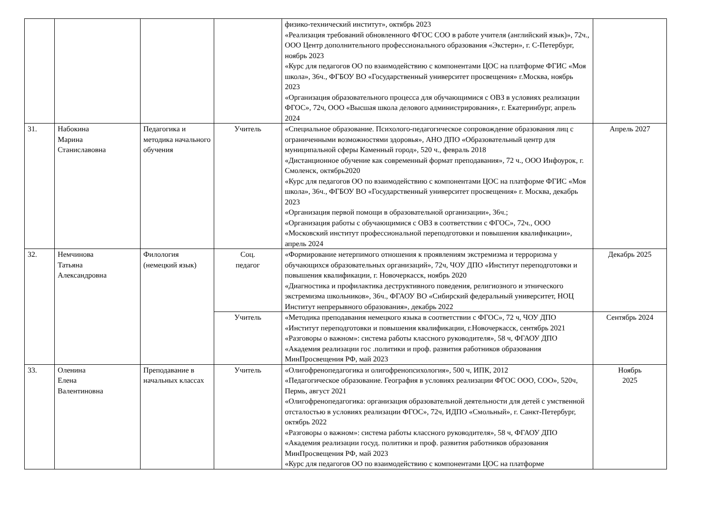| | | | | физико-технический институт», октябрь 2023 «Реализация требований обновленного ФГОС СОО в работе учителя (английский язык)», 72ч., ООО Центр дополнительного профессионального образования «Экстерн», г. С-Петербург, ноябрь 2023 «Курс для педагогов ОО по взаимодействию с компонентами ЦОС на платформе ФГИС «Моя школа», 36ч., ФГБОУ ВО «Государственный университет просвещения» г.Москва, ноябрь 2023 «Организация образовательного процесса для обучающимися с ОВЗ в условиях реализации ФГОС», 72ч, ООО «Высшая школа делового администрирования», г. Екатеринбург, апрель 2024 | |
| 31. | Набокина Марина Станиславовна | Педагогика и методика начального обучения | Учитель | «Специальное образование. Психолого-педагогическое сопровождение образования лиц с ограниченными возможностями здоровья», АНО ДПО «Образовательный центр для муниципальной сферы Каменный город», 520 ч., февраль 2018 «Дистанционное обучение как современный формат преподавания», 72 ч., ООО Инфоурок, г. Смоленск, октябрь2020 «Курс для педагогов ОО по взаимодействию с компонентами ЦОС на платформе ФГИС «Моя школа», 36ч., ФГБОУ ВО «Государственный университет просвещения» г. Москва, декабрь 2023 «Организация первой помощи в образовательной организации», 36ч.; «Организация работы с обучающимися с ОВЗ в соответствии с ФГОС», 72ч., ООО «Московский институт профессиональной переподготовки и повышения квалификации», апрель 2024 | Апрель 2027 |
| 32. | Немчинова Татьяна Александровна | Филология (немецкий язык) | Соц. педагог | «Формирование нетерпимого отношения к проявлениям экстремизма и терроризма у обучающихся образовательных организаций», 72ч, ЧОУ ДПО «Институт переподготовки и повышения квалификации, г. Новочеркасск, ноябрь 2020 «Диагностика и профилактика деструктивного поведения, религиозного и этнического экстремизма школьников», 36ч., ФГАОУ ВО «Сибирский федеральный университет, НОЦ Институт непрерывного образования», декабрь 2022 | Декабрь 2025 |
| | | | Учитель | «Методика преподавания немецкого языка в соответствии с ФГОС», 72 ч, ЧОУ ДПО «Институт переподготовки и повышения квалификации, г.Новочеркасск, сентябрь 2021 «Разговоры о важном»: система работы классного руководителя», 58 ч, ФГАОУ ДПО «Академия реализации гос .политики и проф. развития работников образования МинПросвещения РФ, май 2023 | Сентябрь 2024 |
| 33. | Оленина Елена Валентиновна | Преподавание в начальных классах | Учитель | «Олигофренопедагогика и олигофренопсихология», 500 ч, ИПК, 2012 «Педагогическое образование. География в условиях реализации ФГОС ООО, СОО», 520ч, Пермь, август 2021 «Олигофренопедагогика: организация образовательной деятельности для детей с умственной отсталостью в условиях реализации ФГОС», 72ч, ИДПО «Смольный», г. Санкт-Петербург, октябрь 2022 «Разговоры о важном»: система работы классного руководителя», 58 ч, ФГАОУ ДПО «Академия реализации госуд. политики и проф. развития работников образования МинПросвещения РФ, май 2023 «Курс для педагогов ОО по взаимодействию с компонентами ЦОС на платформе | Ноябрь 2025 |